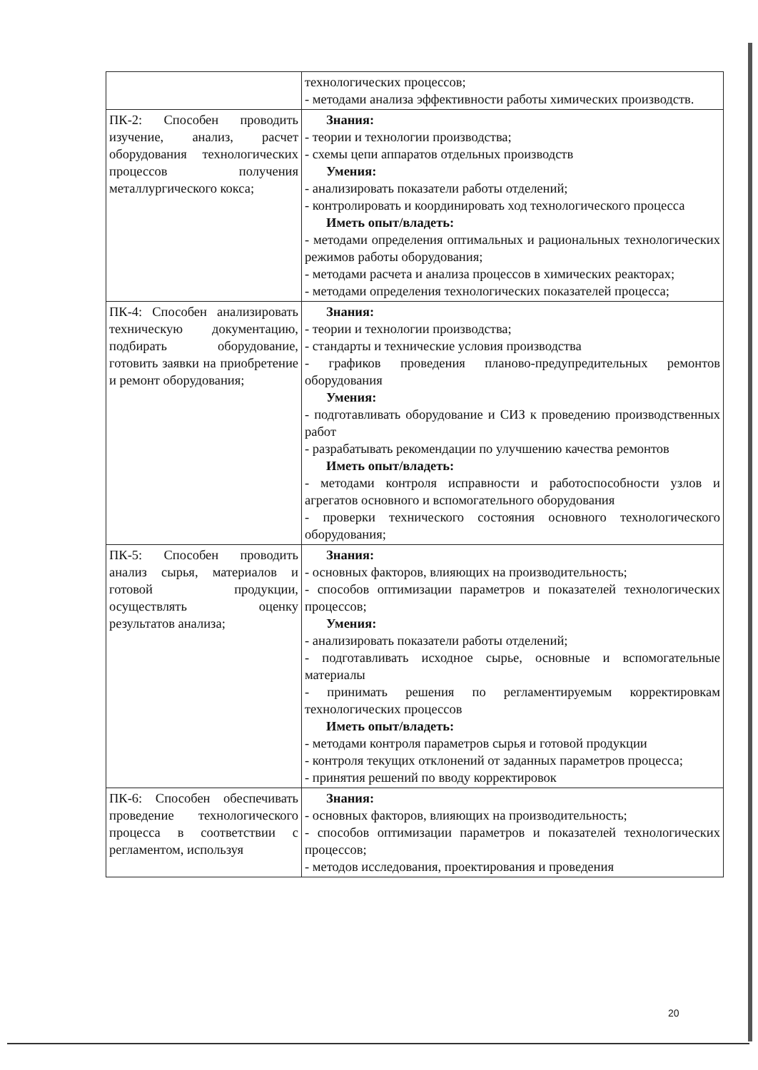| | технологических процессов; - методами анализа эффективности работы химических производств. |
| ПК-2: Способен проводить изучение, анализ, расчет оборудования технологических процессов получения металлургического кокса; | Знания: - теории и технологии производства; - схемы цепи аппаратов отдельных производств Умения: - анализировать показатели работы отделений; - контролировать и координировать ход технологического процесса Иметь опыт/владеть: - методами определения оптимальных и рациональных технологических режимов работы оборудования; - методами расчета и анализа процессов в химических реакторах; - методами определения технологических показателей процесса; |
| ПК-4: Способен анализировать техническую документацию, подбирать оборудование, готовить заявки на приобретение и ремонт оборудования; | Знания: - теории и технологии производства; - стандарты и технические условия производства - графиков проведения планово-предупредительных ремонтов оборудования Умения: - подготавливать оборудование и СИЗ к проведению производственных работ - разрабатывать рекомендации по улучшению качества ремонтов Иметь опыт/владеть: - методами контроля исправности и работоспособности узлов и агрегатов основного и вспомогательного оборудования - проверки технического состояния основного технологического оборудования; |
| ПК-5: Способен проводить анализ сырья, материалов и готовой продукции, осуществлять оценку результатов анализа; | Знания: - основных факторов, влияющих на производительность; - способов оптимизации параметров и показателей технологических процессов; Умения: - анализировать показатели работы отделений; - подготавливать исходное сырье, основные и вспомогательные материалы - принимать решения по регламентируемым корректировкам технологических процессов Иметь опыт/владеть: - методами контроля параметров сырья и готовой продукции - контроля текущих отклонений от заданных параметров процесса; - принятия решений по вводу корректировок |
| ПК-6: Способен обеспечивать проведение технологического процесса в соответствии с регламентом, используя | Знания: - основных факторов, влияющих на производительность; - способов оптимизации параметров и показателей технологических процессов; - методов исследования, проектирования и проведения |
20